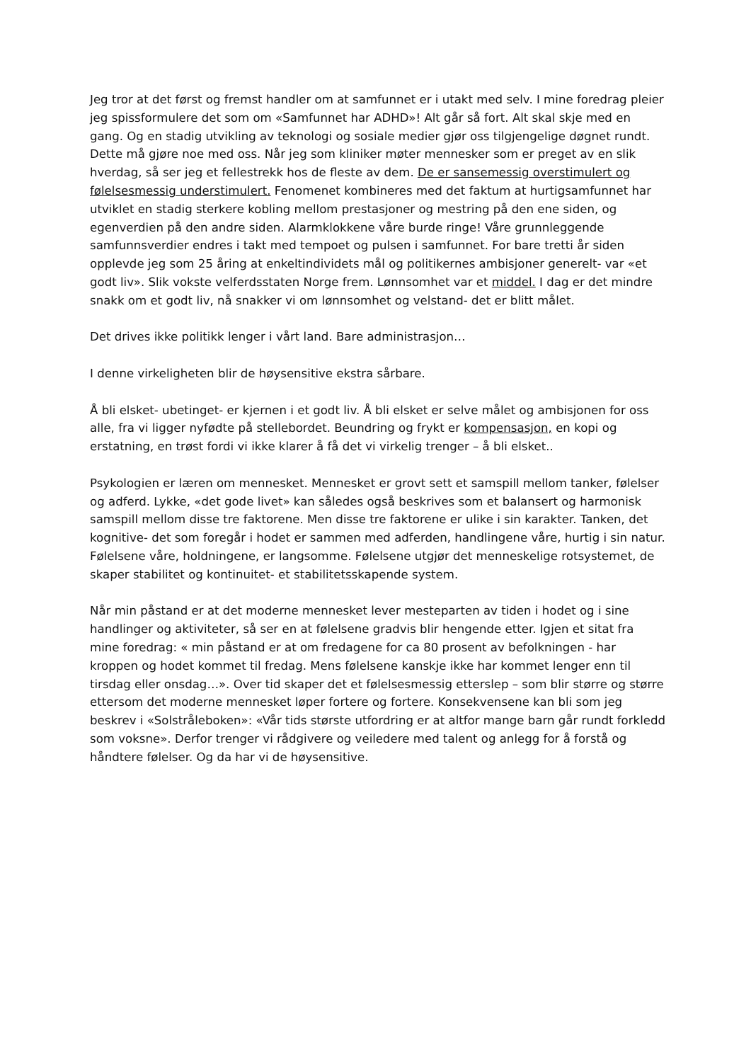Jeg tror at det først og fremst handler om at samfunnet er i utakt med selv. I mine foredrag pleier jeg spissformulere det som om «Samfunnet har ADHD»! Alt går så fort. Alt skal skje med en gang. Og en stadig utvikling av teknologi og sosiale medier gjør oss tilgjengelige døgnet rundt. Dette må gjøre noe med oss. Når jeg som kliniker møter mennesker som er preget av en slik hverdag, så ser jeg et fellestrekk hos de fleste av dem. De er sansemessig overstimulert og følelsesmessig understimulert. Fenomenet kombineres med det faktum at hurtigsamfunnet har utviklet en stadig sterkere kobling mellom prestasjoner og mestring på den ene siden, og egenverdien på den andre siden. Alarmklokkene våre burde ringe! Våre grunnleggende samfunnsverdier endres i takt med tempoet og pulsen i samfunnet. For bare tretti år siden opplevde jeg som 25 åring at enkeltindividets mål og politikernes ambisjoner generelt- var «et godt liv». Slik vokste velferdsstaten Norge frem. Lønnsomhet var et middel. I dag er det mindre snakk om et godt liv, nå snakker vi om lønnsomhet og velstand- det er blitt målet.
Det drives ikke politikk lenger i vårt land. Bare administrasjon…
I denne virkeligheten blir de høysensitive ekstra sårbare.
Å bli elsket- ubetinget- er kjernen i et godt liv. Å bli elsket er selve målet og ambisjonen for oss alle, fra vi ligger nyfødte på stellebordet. Beundring og frykt er kompensasjon, en kopi og erstatning, en trøst fordi vi ikke klarer å få det vi virkelig trenger – å bli elsket..
Psykologien er læren om mennesket. Mennesket er grovt sett et samspill mellom tanker, følelser og adferd. Lykke, «det gode livet» kan således også beskrives som et balansert og harmonisk samspill mellom disse tre faktorene. Men disse tre faktorene er ulike i sin karakter. Tanken, det kognitive- det som foregår i hodet er sammen med adferden, handlingene våre, hurtig i sin natur. Følelsene våre, holdningene, er langsomme. Følelsene utgjør det menneskelige rotsystemet, de skaper stabilitet og kontinuitet- et stabilitetsskapende system.
Når min påstand er at det moderne mennesket lever mesteparten av tiden i hodet og i sine handlinger og aktiviteter, så ser en at følelsene gradvis blir hengende etter. Igjen et sitat fra mine foredrag: « min påstand er at om fredagene for ca 80 prosent av befolkningen - har kroppen og hodet kommet til fredag. Mens følelsene kanskje ikke har kommet lenger enn til tirsdag eller onsdag…». Over tid skaper det et følelsesmessig etterslep – som blir større og større ettersom det moderne mennesket løper fortere og fortere. Konsekvensene kan bli som jeg beskrev i «Solstråleboken»: «Vår tids største utfordring er at altfor mange barn går rundt forkledd som voksne». Derfor trenger vi rådgivere og veiledere med talent og anlegg for å forstå og håndtere følelser. Og da har vi de høysensitive.